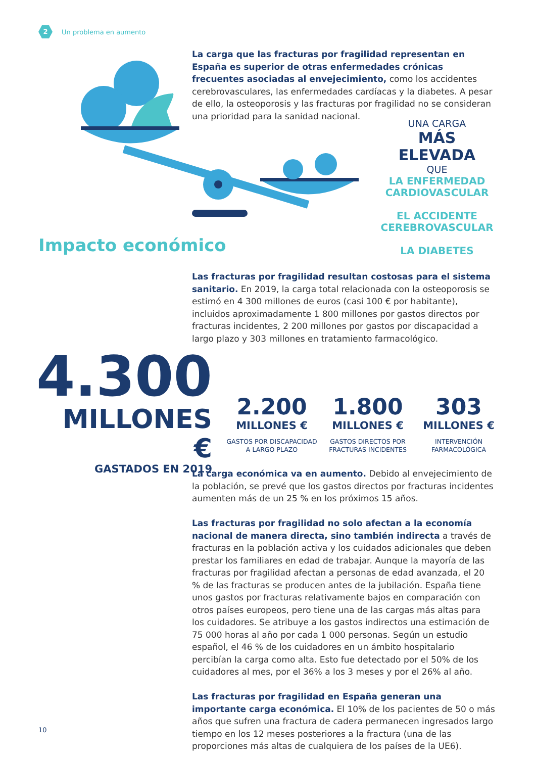2
Un problema en aumento
La carga que las fracturas por fragilidad representan en España es superior de otras enfermedades crónicas frecuentes asociadas al envejecimiento, como los accidentes cerebrovasculares, las enfermedades cardíacas y la diabetes. A pesar de ello, la osteoporosis y las fracturas por fragilidad no se consideran una prioridad para la sanidad nacional.
UNA CARGA
MÁS ELEVADA
QUE
LA ENFERMEDAD
CARDIOVASCULAR
EL ACCIDENTE
CEREBROVASCULAR
LA DIABETES
Impacto económico
Las fracturas por fragilidad resultan costosas para el sistema sanitario. En 2019, la carga total relacionada con la osteoporosis se estimó en 4 300 millones de euros (casi 100 € por habitante), incluidos aproximadamente 1 800 millones por gastos directos por fracturas incidentes, 2 200 millones por gastos por discapacidad a largo plazo y 303 millones en tratamiento farmacológico.
4.300
MILLONES €
GASTADOS EN 2019
2.200
MILLONES €
GASTOS POR DISCAPACIDAD
A LARGO PLAZO
1.800
MILLONES €
GASTOS DIRECTOS POR
FRACTURAS INCIDENTES
303
MILLONES €
INTERVENCIÓN
FARMACOLÓGICA
La carga económica va en aumento. Debido al envejecimiento de la población, se prevé que los gastos directos por fracturas incidentes aumenten más de un 25 % en los próximos 15 años.
Las fracturas por fragilidad no solo afectan a la economía nacional de manera directa, sino también indirecta a través de fracturas en la población activa y los cuidados adicionales que deben prestar los familiares en edad de trabajar. Aunque la mayoría de las fracturas por fragilidad afectan a personas de edad avanzada, el 20 % de las fracturas se producen antes de la jubilación. España tiene unos gastos por fracturas relativamente bajos en comparación con otros países europeos, pero tiene una de las cargas más altas para los cuidadores. Se atribuye a los gastos indirectos una estimación de 75 000 horas al año por cada 1 000 personas. Según un estudio español, el 46 % de los cuidadores en un ámbito hospitalario percibían la carga como alta. Esto fue detectado por el 50% de los cuidadores al mes, por el 36% a los 3 meses y por el 26% al año.
Las fracturas por fragilidad en España generan una importante carga económica. El 10% de los pacientes de 50 o más años que sufren una fractura de cadera permanecen ingresados largo tiempo en los 12 meses posteriores a la fractura (una de las proporciones más altas de cualquiera de los países de la UE6).
10